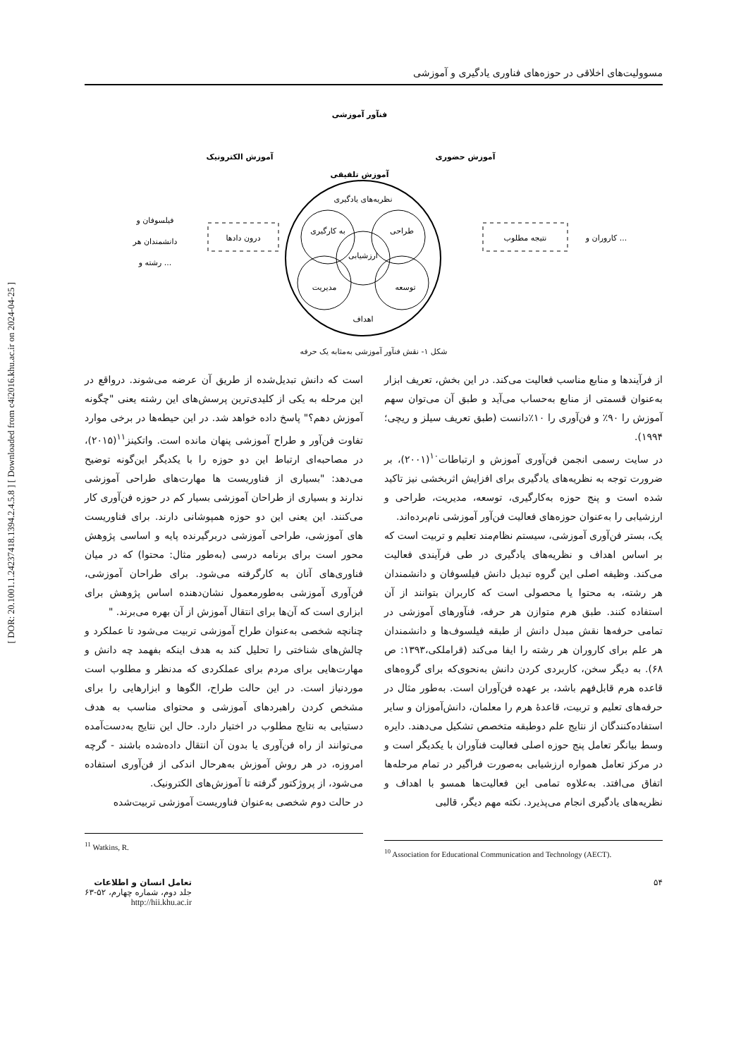[ DOR: 20.1001.1.24237418.1394.2.4.5.8 ] [ Downloaded from c4i2016.khu.ac.ir on 2024-04-25 ]
مسوولیت‌های اخلاقی در حوزه‌های فناوری یادگیری و آموزشی
فنآور آموزشی
آموزش الکترونیک
آموزش حضوری
آموزش تلفیقی
نظریه‌های یادگیری
به کارگیری
طراحی
ارزشیابی
مدیریت
توسعه
اهداف
فیلسوفان و
دانشمندان هر
رشته و ...
درون دادها
نتیجه مطلوب
کاروران و ...
شکل ۱- نقش فنآور آموزشی به‌مثابه یک حرفه
از فرآیندها و منابع مناسب فعالیت می‌کند. در این بخش، تعریف ابزار به‌عنوان قسمتی از منابع به‌حساب می‌آید و طبق آن می‌توان سهم آموزش را ۹۰٪ و فن‌آوری را ۱۰٪دانست (طبق تعریف سیلز و ریچی؛ ۱۹۹۴).
در سایت رسمی انجمن فن‌آوری آموزش و ارتباطات<sup>۱۰</sup>(۲۰۰۱)، بر ضرورت توجه به نظریه‌های یادگیری برای افزایش اثربخشی نیز تاکید شده است و پنج حوزه به‌کارگیری، توسعه، مدیریت، طراحی و ارزشیابی را به‌عنوان حوزه‌های فعالیت فن‌آور آموزشی نام‌برده‌اند.
یک، بستر فن‌آوری آموزشی، سیستم نظام‌مند تعلیم و تربیت است که بر اساس اهداف و نظریه‌های یادگیری در طی فرآیندی فعالیت می‌کند. وظیفه اصلی این گروه تبدیل دانش فیلسوفان و دانشمندان هر رشته، به محتوا یا محصولی است که کاربران بتوانند از آن استفاده کنند. طبق هرم متوازن هر حرفه، فنآورهای آموزشی در تمامی حرفه‌ها نقش مبدل دانش از طبقه فیلسوف‌ها و دانشمندان هر علم برای کاروران هر رشته را ایفا می‌کند (قراملکی،۱۳۹۳: ص ۶۸). به دیگر سخن، کاربردی کردن دانش به‌نحوی‌که برای گروه‌های قاعده هرم قابل‌فهم باشد، بر عهده فن‌آوران است. به‌طور مثال در حرفه‌های تعلیم و تربیت، قاعدهٔ هرم را معلمان، دانش‌آموزان و سایر استفاده‌کنندگان از نتایج علم دوطبقه متخصص تشکیل می‌دهند. دایره وسط بیانگر تعامل پنج حوزه اصلی فعالیت فنآوران با یکدیگر است و در مرکز تعامل همواره ارزشیابی به‌صورت فراگیر در تمام مرحله‌ها اتفاق می‌افتد. به‌علاوه تمامی این فعالیت‌ها همسو با اهداف و نظریه‌های یادگیری انجام می‌پذیرد. نکته مهم دیگر، قالبی
<sup>10</sup> Association for Educational Communication and Technology (AECT).
است که دانش تبدیل‌شده از طریق آن عرضه می‌شوند. درواقع در این مرحله به یکی از کلیدی‌ترین پرسش‌های این رشته یعنی "چگونه آموزش دهم؟" پاسخ داده خواهد شد. در این حیطه‌ها در برخی موارد تفاوت فن‌آور و طراح آموزشی پنهان مانده است. واتکینز<sup>۱۱</sup>(۲۰۱۵)، در مصاحبه‌ای ارتباط این دو حوزه را با یکدیگر این‌گونه توضیح می‌دهد: "بسیاری از فناوریست ها مهارت‌های طراحی آموزشی ندارند و بسیاری از طراحان آموزشی بسیار کم در حوزه فن‌آوری کار می‌کنند. این یعنی این دو حوزه همپوشانی دارند. برای فناوریست های آموزشی، طراحی آموزشی دربرگیرنده پایه و اساسی پژوهش محور است برای برنامه درسی (به‌طور مثال: محتوا) که در میان فناوری‌های آنان به کارگرفته می‌شود. برای طراحان آموزشی، فن‌آوری آموزشی به‌طورمعمول نشان‌دهنده اساس پژوهش برای ابزاری است که آن‌ها برای انتقال آموزش از آن بهره می‌برند. "
چنانچه شخصی به‌عنوان طراح آموزشی تربیت می‌شود تا عملکرد و چالش‌های شناختی را تحلیل کند به هدف اینکه بفهمد چه دانش و مهارت‌هایی برای مردم برای عملکردی که مدنظر و مطلوب است موردنیاز است. در این حالت طراح، الگوها و ابزارهایی را برای مشخص کردن راهبردهای آموزشی و محتوای مناسب به هدف دستیابی به نتایج مطلوب در اختیار دارد. حال این نتایج به‌دست‌آمده می‌توانند از راه فن‌آوری یا بدون آن انتقال داده‌شده باشند - گرچه امروزه، در هر روش آموزش به‌هرحال اندکی از فن‌آوری استفاده می‌شود، از پروژکتور گرفته تا آموزش‌های الکترونیک.
در حالت دوم شخصی به‌عنوان فناوریست آموزشی تربیت‌شده
<sup>11</sup> Watkins, R.
۵۴ تعامل انسان و اطلاعات
جلد دوم، شماره چهارم، ۵۲-۶۳
http://hii.khu.ac.ir